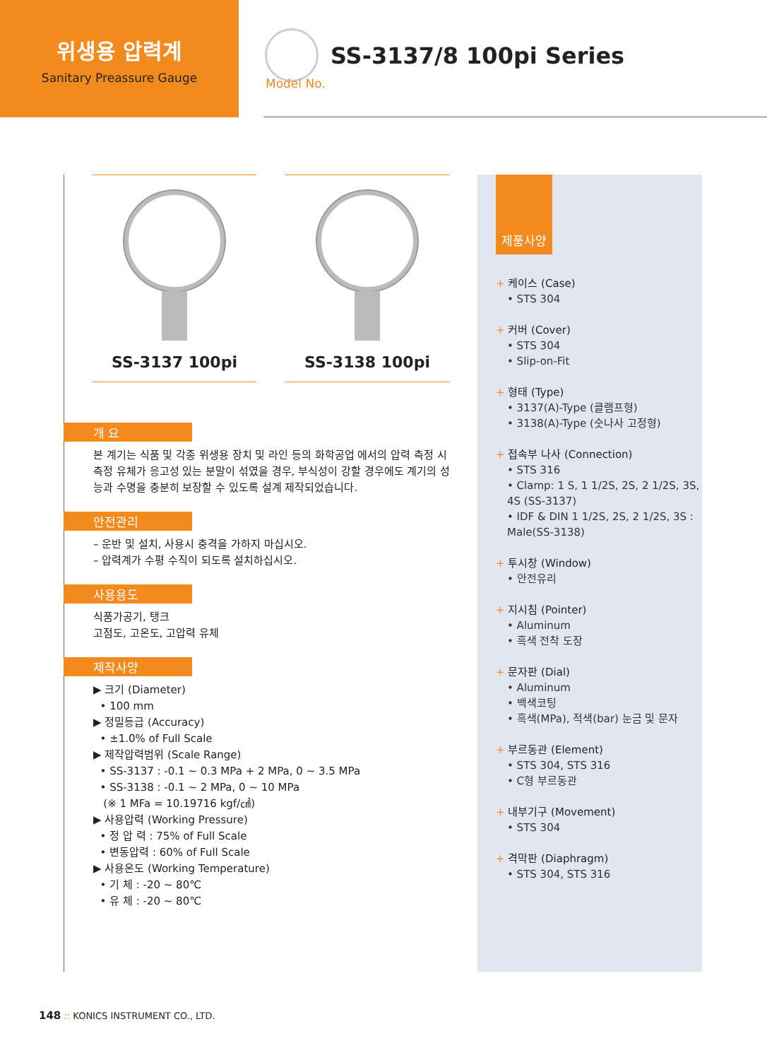위생용 압력계
Sanitary Preassure Gauge
Model No.
SS-3137/8 100pi Series
SS-3137 100pi SS-3138 100pi
개 요
본 계기는 식품 및 각종 위생용 장치 및 라인 등의 화학공업 에서의 압력 측정 시 측정 유체가 응고성 있는 분말이 섞였을 경우, 부식성이 강할 경우에도 계기의 성능과 수명을 충분히 보장할 수 있도록 설계 제작되었습니다.
안전관리
– 운반 및 설치, 사용시 충격을 가하지 마십시오.
– 압력계가 수평 수직이 되도록 설치하십시오.
사용용도
식품가공기, 탱크
고점도, 고온도, 고압력 유체
제작사양
▶ 크기 (Diameter)
• 100 mm
▶ 정밀등급 (Accuracy)
• ±1.0% of Full Scale
▶ 제작압력범위 (Scale Range)
• SS-3137 : -0.1 ~ 0.3 MPa + 2 MPa, 0 ~ 3.5 MPa
• SS-3138 : -0.1 ~ 2 MPa, 0 ~ 10 MPa
(※ 1 MFa = 10.19716 kgf/㎠)
▶ 사용압력 (Working Pressure)
• 정 압 력 : 75% of Full Scale
• 변동압력 : 60% of Full Scale
▶ 사용온도 (Working Temperature)
• 기 체 : -20 ~ 80℃
• 유 체 : -20 ~ 80℃
제품사양
+ 케이스 (Case)
• STS 304
+ 커버 (Cover)
• STS 304
• Slip-on-Fit
+ 형태 (Type)
• 3137(A)-Type (클램프형)
• 3138(A)-Type (숫나사 고정형)
+ 접속부 나사 (Connection)
• STS 316
• Clamp: 1 S, 1 1/2S, 2S, 2 1/2S, 3S, 4S (SS-3137)
• IDF & DIN 1 1/2S, 2S, 2 1/2S, 3S : Male(SS-3138)
+ 투시창 (Window)
• 안전유리
+ 지시침 (Pointer)
• Aluminum
• 흑색 전착 도장
+ 문자판 (Dial)
• Aluminum
• 백색코팅
• 흑색(MPa), 적색(bar) 눈금 및 문자
+ 부르동관 (Element)
• STS 304, STS 316
• C형 부르동관
+ 내부기구 (Movement)
• STS 304
+ 격막판 (Diaphragm)
• STS 304, STS 316
148 :: KONICS INSTRUMENT CO., LTD.